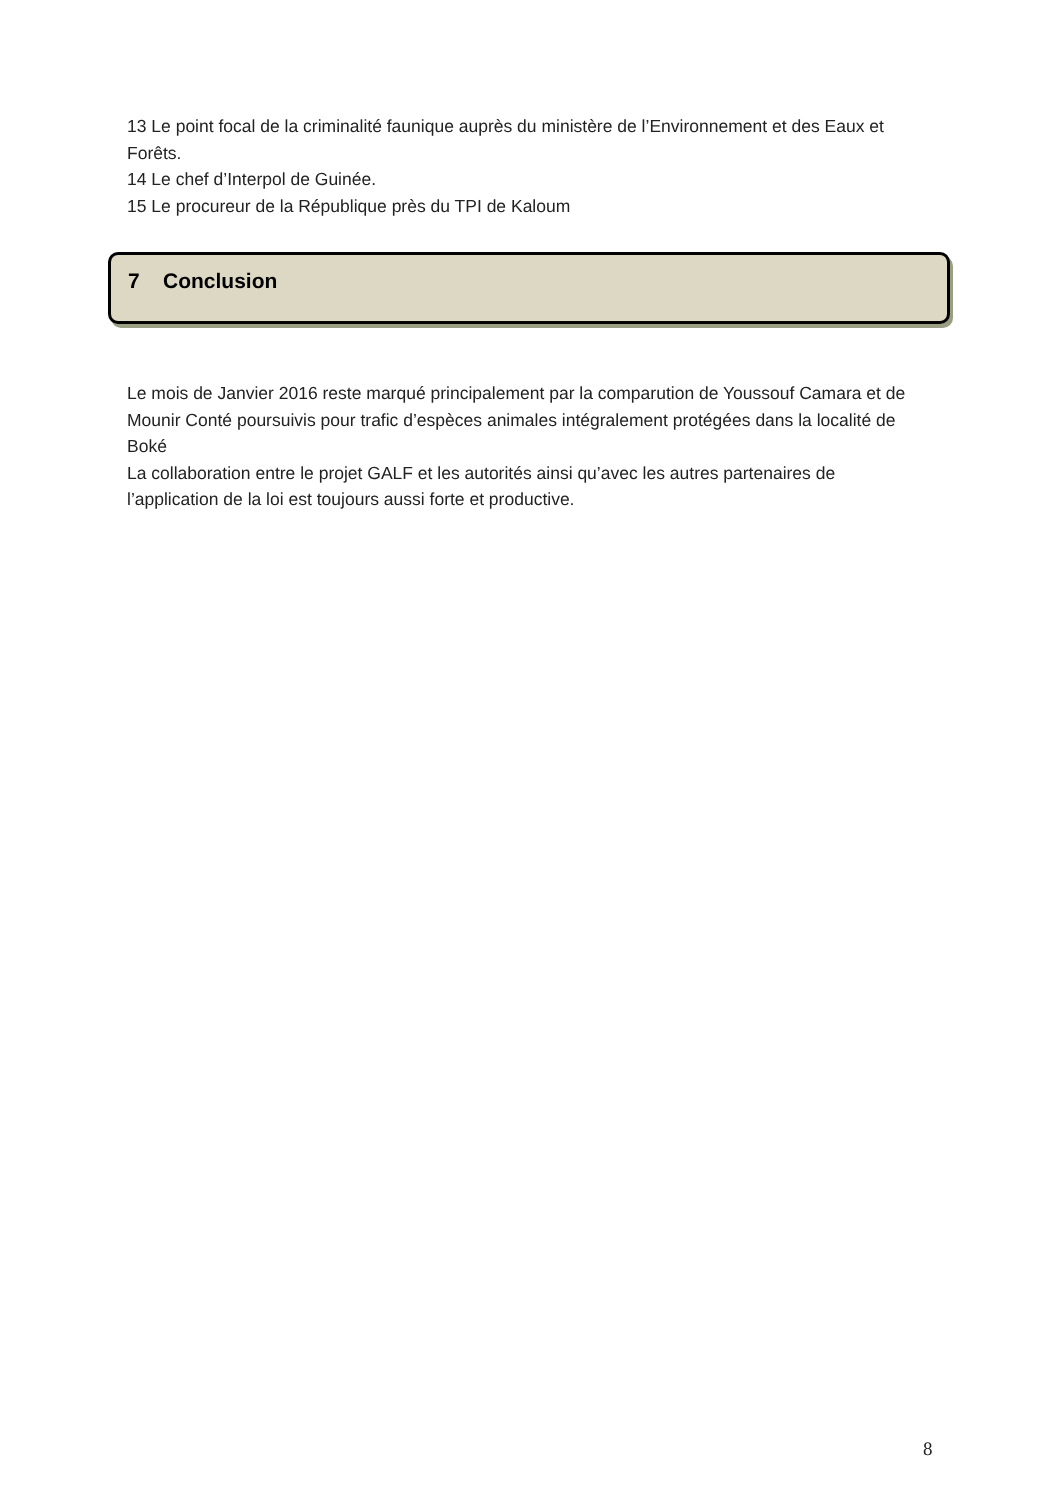13 Le point focal de la criminalité faunique auprès du ministère de l’Environnement et des Eaux et Forêts.
14 Le chef d’Interpol de Guinée.
15 Le procureur de la République près du TPI de Kaloum
7 Conclusion
Le mois de Janvier 2016 reste marqué principalement par la comparution de Youssouf Camara et de Mounir Conté poursuivis pour trafic d’espèces animales intégralement protégées dans la localité de Boké
La collaboration entre le projet GALF et les autorités ainsi qu’avec les autres partenaires de l’application de la loi est toujours aussi forte et productive.
8